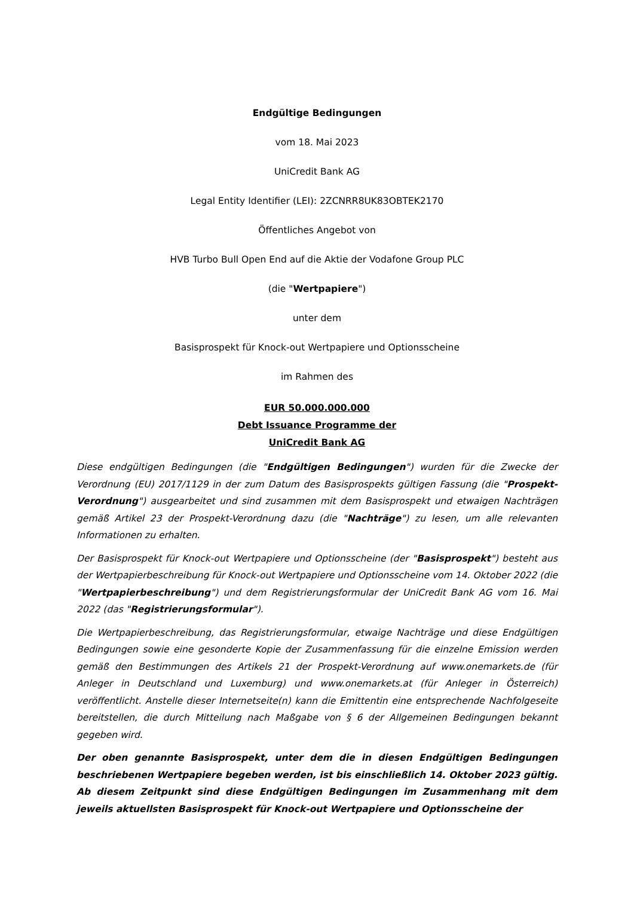Endgültige Bedingungen
vom 18. Mai 2023
UniCredit Bank AG
Legal Entity Identifier (LEI): 2ZCNRR8UK83OBTEK2170
Öffentliches Angebot von
HVB Turbo Bull Open End auf die Aktie der Vodafone Group PLC
(die "Wertpapiere")
unter dem
Basisprospekt für Knock-out Wertpapiere und Optionsscheine
im Rahmen des
EUR 50.000.000.000
Debt Issuance Programme der
UniCredit Bank AG
Diese endgültigen Bedingungen (die "Endgültigen Bedingungen") wurden für die Zwecke der Verordnung (EU) 2017/1129 in der zum Datum des Basisprospekts gültigen Fassung (die "Prospekt-Verordnung") ausgearbeitet und sind zusammen mit dem Basisprospekt und etwaigen Nachträgen gemäß Artikel 23 der Prospekt-Verordnung dazu (die "Nachträge") zu lesen, um alle relevanten Informationen zu erhalten.
Der Basisprospekt für Knock-out Wertpapiere und Optionsscheine (der "Basisprospekt") besteht aus der Wertpapierbeschreibung für Knock-out Wertpapiere und Optionsscheine vom 14. Oktober 2022 (die "Wertpapierbeschreibung") und dem Registrierungsformular der UniCredit Bank AG vom 16. Mai 2022 (das "Registrierungsformular").
Die Wertpapierbeschreibung, das Registrierungsformular, etwaige Nachträge und diese Endgültigen Bedingungen sowie eine gesonderte Kopie der Zusammenfassung für die einzelne Emission werden gemäß den Bestimmungen des Artikels 21 der Prospekt-Verordnung auf www.onemarkets.de (für Anleger in Deutschland und Luxemburg) und www.onemarkets.at (für Anleger in Österreich) veröffentlicht. Anstelle dieser Internetseite(n) kann die Emittentin eine entsprechende Nachfolgeseite bereitstellen, die durch Mitteilung nach Maßgabe von § 6 der Allgemeinen Bedingungen bekannt gegeben wird.
Der oben genannte Basisprospekt, unter dem die in diesen Endgültigen Bedingungen beschriebenen Wertpapiere begeben werden, ist bis einschließlich 14. Oktober 2023 gültig. Ab diesem Zeitpunkt sind diese Endgültigen Bedingungen im Zusammenhang mit dem jeweils aktuellsten Basisprospekt für Knock-out Wertpapiere und Optionsscheine der